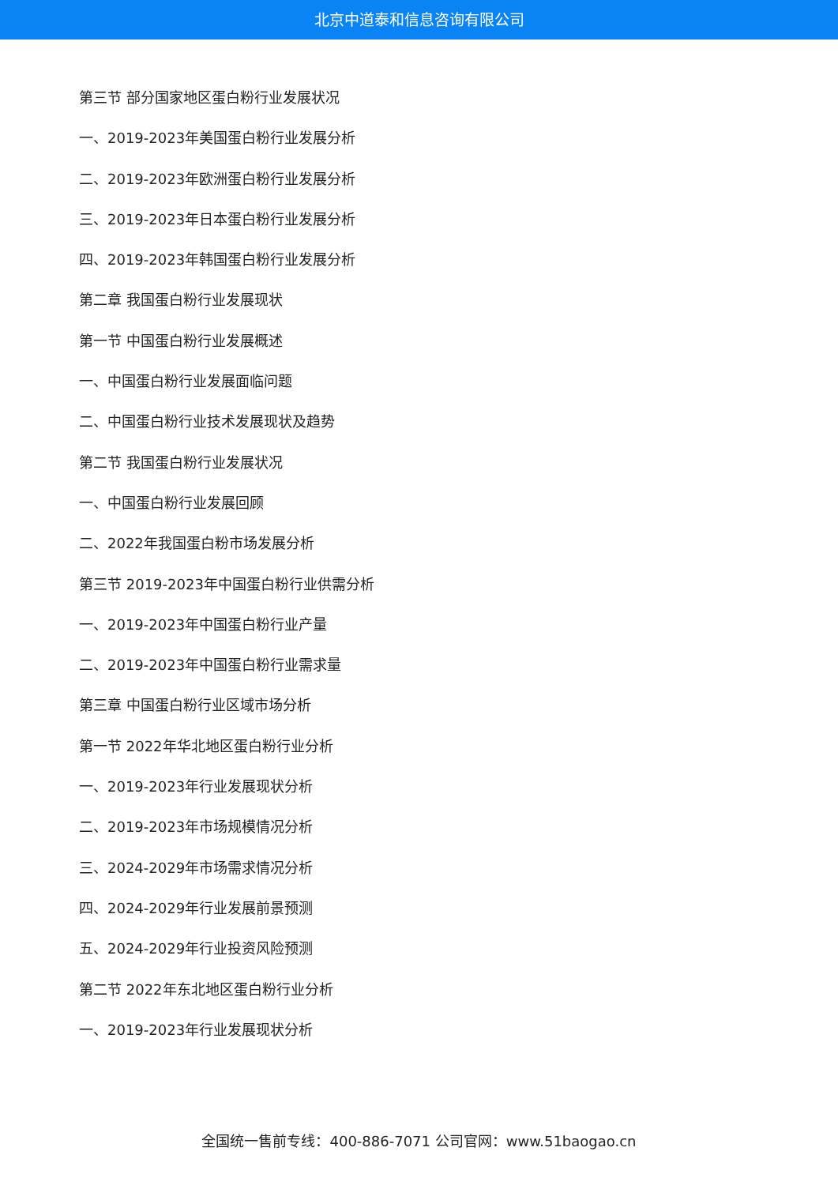北京中道泰和信息咨询有限公司
第三节 部分国家地区蛋白粉行业发展状况
一、2019-2023年美国蛋白粉行业发展分析
二、2019-2023年欧洲蛋白粉行业发展分析
三、2019-2023年日本蛋白粉行业发展分析
四、2019-2023年韩国蛋白粉行业发展分析
第二章 我国蛋白粉行业发展现状
第一节 中国蛋白粉行业发展概述
一、中国蛋白粉行业发展面临问题
二、中国蛋白粉行业技术发展现状及趋势
第二节 我国蛋白粉行业发展状况
一、中国蛋白粉行业发展回顾
二、2022年我国蛋白粉市场发展分析
第三节 2019-2023年中国蛋白粉行业供需分析
一、2019-2023年中国蛋白粉行业产量
二、2019-2023年中国蛋白粉行业需求量
第三章 中国蛋白粉行业区域市场分析
第一节 2022年华北地区蛋白粉行业分析
一、2019-2023年行业发展现状分析
二、2019-2023年市场规模情况分析
三、2024-2029年市场需求情况分析
四、2024-2029年行业发展前景预测
五、2024-2029年行业投资风险预测
第二节 2022年东北地区蛋白粉行业分析
一、2019-2023年行业发展现状分析
全国统一售前专线：400-886-7071 公司官网：www.51baogao.cn